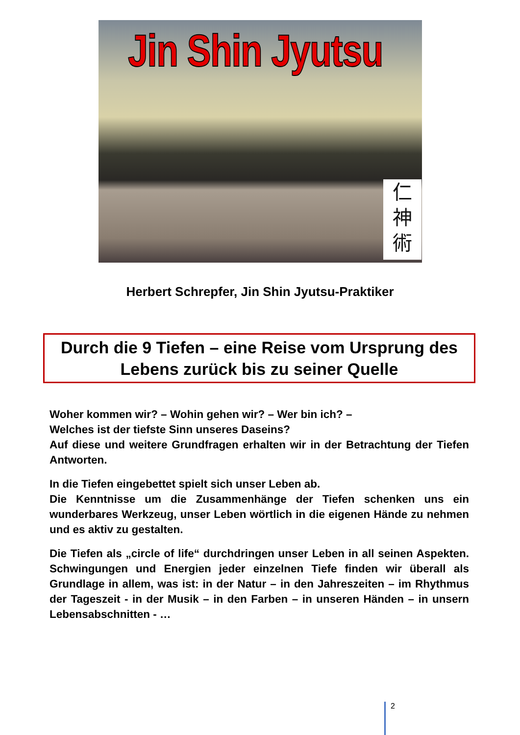Jin Shin Jyutsu
仁
神
術
Herbert Schrepfer, Jin Shin Jyutsu-Praktiker
Durch die 9 Tiefen – eine Reise vom Ursprung des
Lebens zurück bis zu seiner Quelle
Woher kommen wir? – Wohin gehen wir? – Wer bin ich? –
Welches ist der tiefste Sinn unseres Daseins?
Auf diese und weitere Grundfragen erhalten wir in der Betrachtung der Tiefen Antworten.
In die Tiefen eingebettet spielt sich unser Leben ab.
Die Kenntnisse um die Zusammenhänge der Tiefen schenken uns ein wunderbares Werkzeug, unser Leben wörtlich in die eigenen Hände zu nehmen und es aktiv zu gestalten.
Die Tiefen als „circle of life“ durchdringen unser Leben in all seinen Aspekten. Schwingungen und Energien jeder einzelnen Tiefe finden wir überall als Grundlage in allem, was ist: in der Natur – in den Jahreszeiten – im Rhythmus der Tageszeit - in der Musik – in den Farben – in unseren Händen – in unsern Lebensabschnitten - …
2